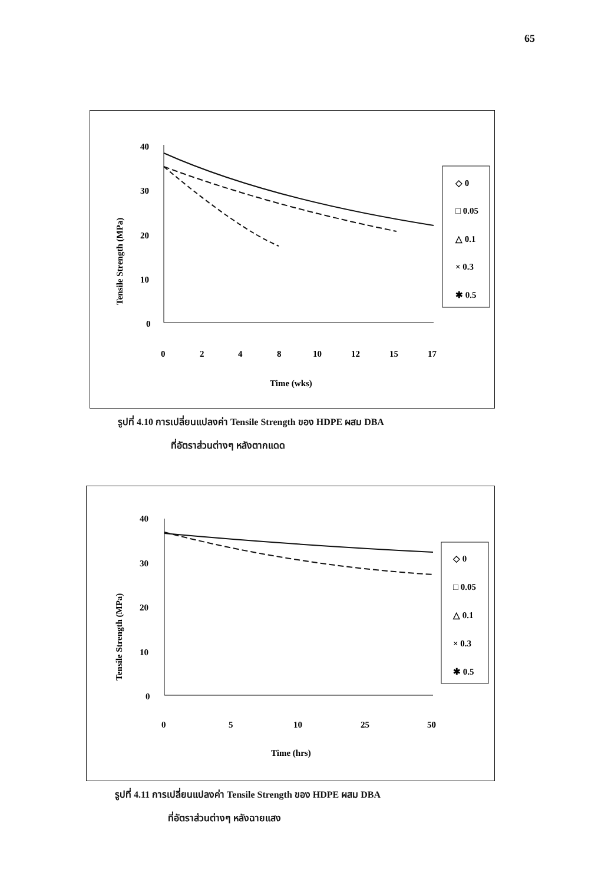65
Tensile Strength (MPa)
40
30
20
10
0
0
2
4
8
10
12
15
17
Time (wks)
◇ 0
□ 0.05
△ 0.1
× 0.3
✱ 0.5
รูปที่ 4.10 การเปลี่ยนแปลงค่า Tensile Strength ของ HDPE ผสม DBA
ที่อัตราส่วนต่างๆ หลังตากแดด
Tensile Strength (MPa)
40
30
20
10
0
0
5
10
25
50
Time (hrs)
◇ 0
□ 0.05
△ 0.1
× 0.3
✱ 0.5
รูปที่ 4.11 การเปลี่ยนแปลงค่า Tensile Strength ของ HDPE ผสม DBA
ที่อัตราส่วนต่างๆ หลังฉายแสง